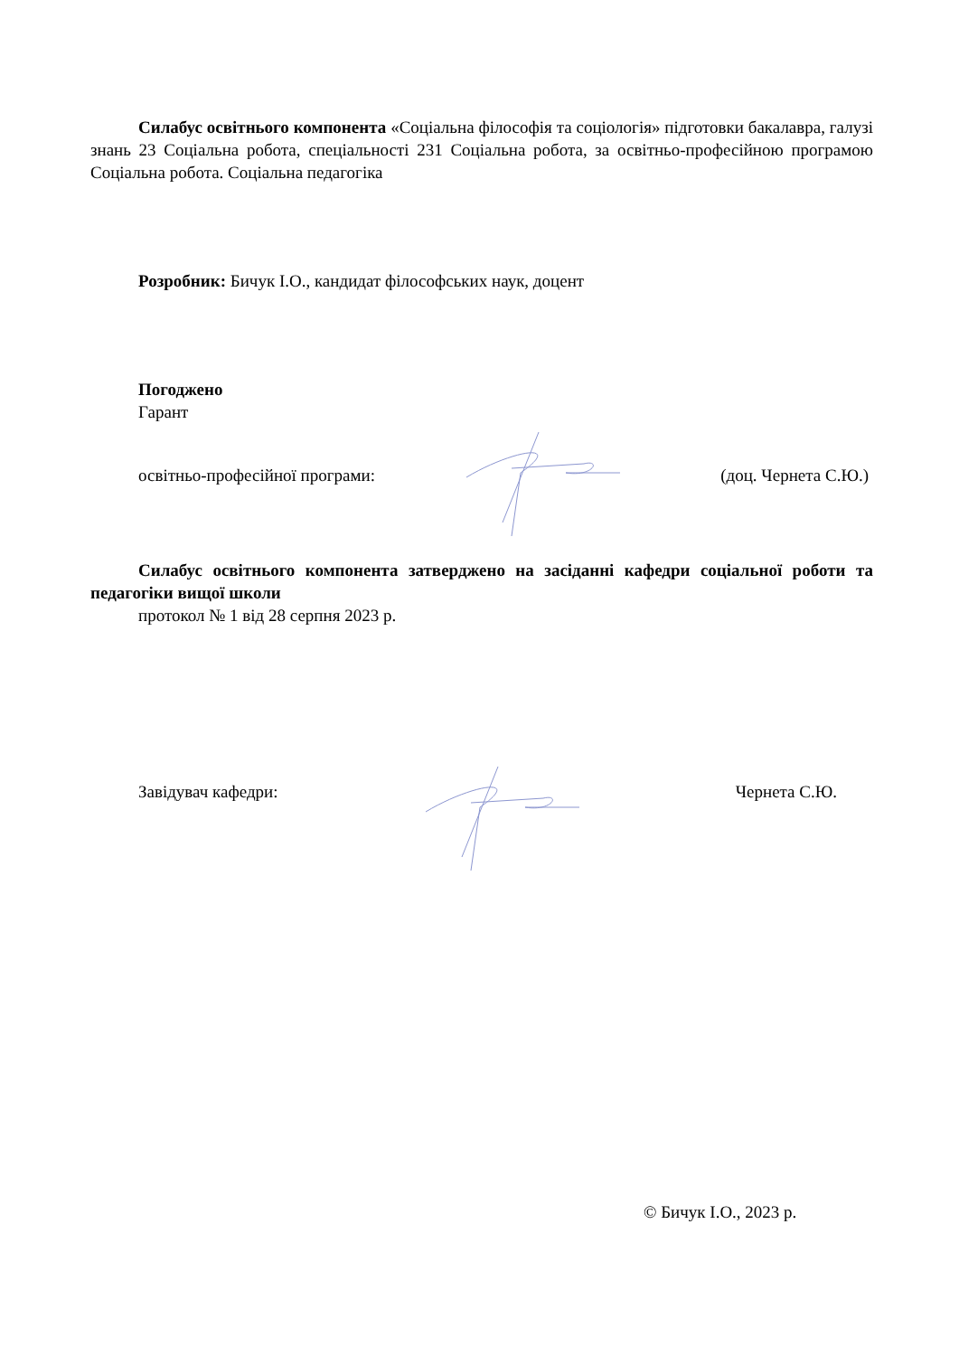Силабус освітнього компонента «Соціальна філософія та соціологія» підготовки бакалавра, галузі знань 23 Соціальна робота, спеціальності 231 Соціальна робота, за освітньо-професійною програмою Соціальна робота. Соціальна педагогіка
Розробник: Бичук І.О., кандидат філософських наук, доцент
Погоджено
Гарант
освітньо-професійної програми: (доц. Чернета С.Ю.)
Силабус освітнього компонента затверджено на засіданні кафедри соціальної роботи та педагогіки вищої школи
протокол № 1 від 28 серпня 2023 р.
Завідувач кафедри: Чернета С.Ю.
© Бичук І.О., 2023 р.